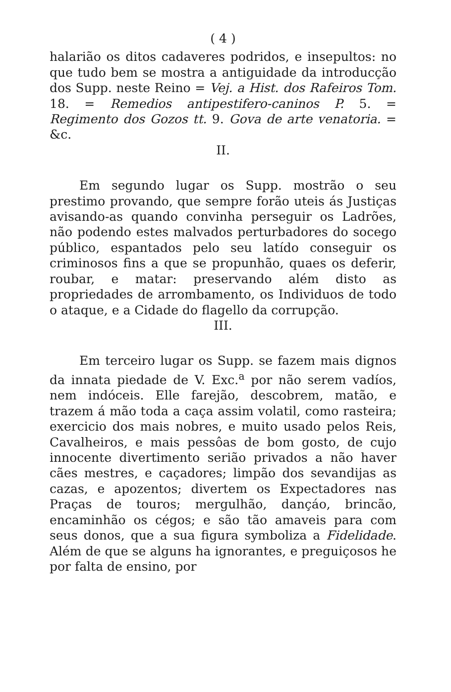( 4 )
halarião os ditos cadaveres podridos, e insepultos: no que tudo bem se mostra a antiguidade da introducção dos Supp. neste Reino = Vej. a Hist. dos Rafeiros Tom. 18. = Remedios antipestifero-caninos P. 5. = Regimento dos Gozos tt. 9. Gova de arte venatoria. = &c.
II.
Em segundo lugar os Supp. mostrão o seu prestimo provando, que sempre forão uteis ás Justiças avisando-as quando convinha perseguir os Ladrões, não podendo estes malvados perturbadores do socego público, espantados pelo seu latído conseguir os criminosos fins a que se propunhão, quaes os deferir, roubar, e matar: preservando além disto as propriedades de arrombamento, os Individuos de todo o ataque, e a Cidade do flagello da corrupção.
III.
Em terceiro lugar os Supp. se fazem mais dignos da innata piedade de V. Exc.<sup>a</sup> por não serem vadíos, nem indóceis. Elle farejão, descobrem, matão, e trazem á mão toda a caça assim volatil, como rasteira; exercicio dos mais nobres, e muito usado pelos Reis, Cavalheiros, e mais pessôas de bom gosto, de cujo innocente divertimento serião privados a não haver cães mestres, e caçadores; limpão dos sevandijas as cazas, e apozentos; divertem os Expectadores nas Praças de touros; mergulhão, dançáo, brincão, encaminhão os cégos; e são tão amaveis para com seus donos, que a sua figura symboliza a Fidelidade. Além de que se alguns ha ignorantes, e preguiçosos he por falta de ensino, por